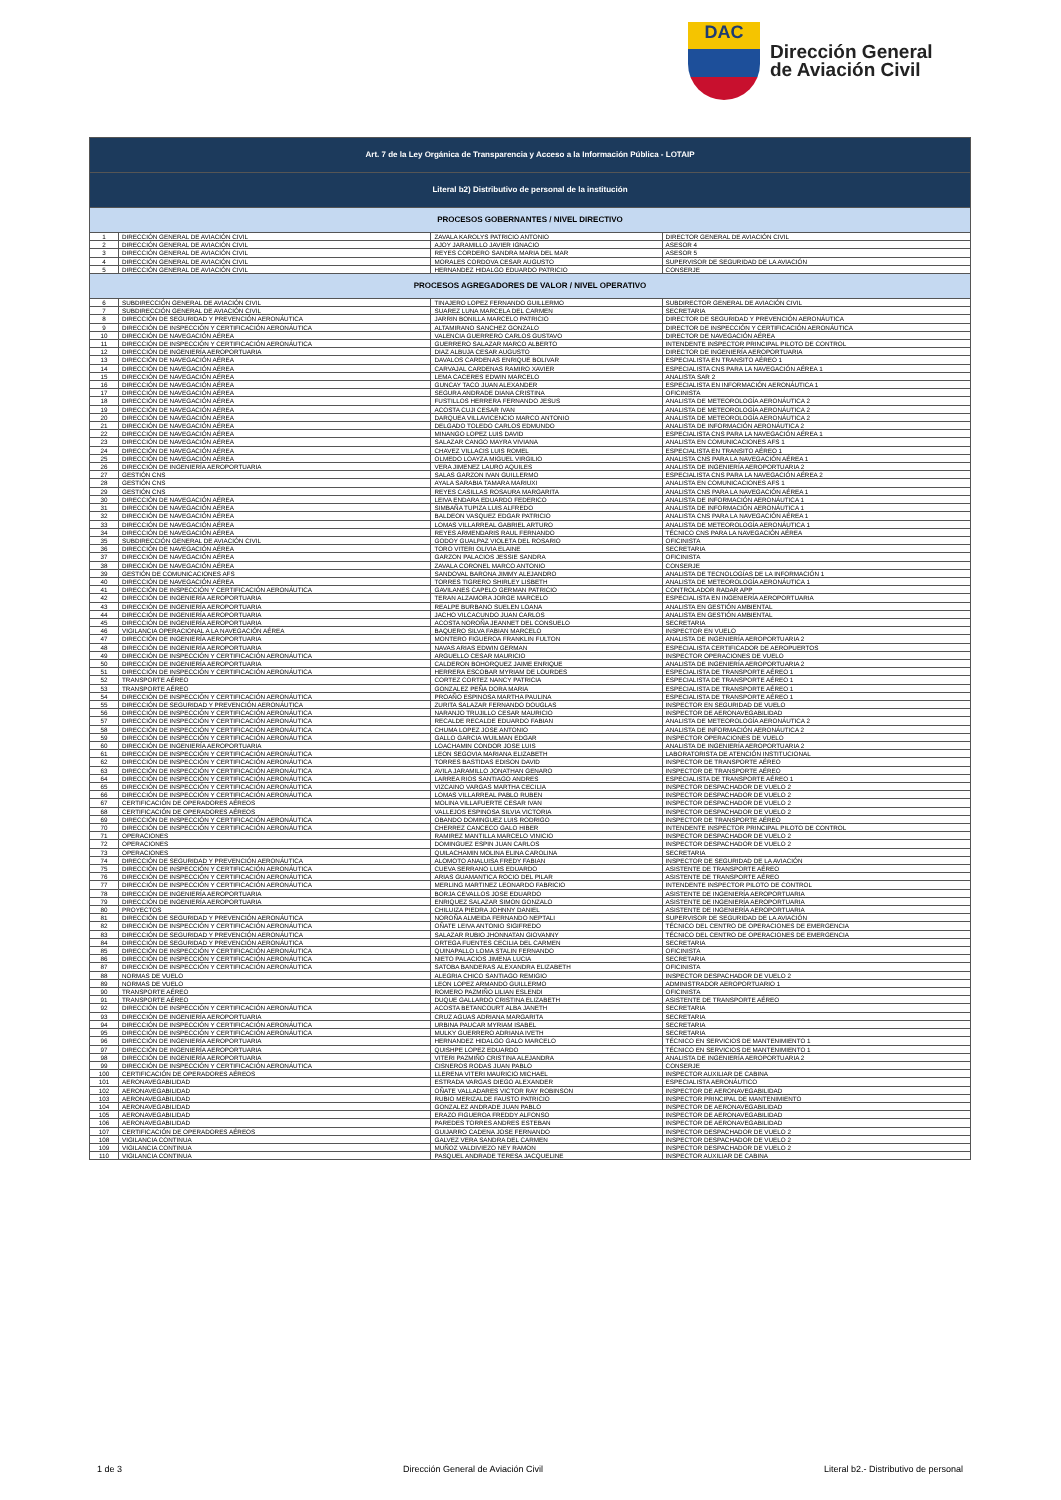DAC
Dirección General
de Aviación Civil
| Art. 7 de la Ley Orgánica de Transparencia y Acceso a la Información Pública - LOTAIP | | | |
| Literal b2) Distributivo de personal de la institución | | | |
| PROCESOS GOBERNANTES / NIVEL DIRECTIVO | | | |
| 1 | DIRECCIÓN GENERAL DE AVIACIÓN CIVIL | ZAVALA KAROLYS PATRICIO ANTONIO | DIRECTOR GENERAL DE AVIACIÓN CIVIL |
| 2 | DIRECCIÓN GENERAL DE AVIACIÓN CIVIL | AJOY JARAMILLO JAVIER IGNACIO | ASESOR 4 |
| 3 | DIRECCIÓN GENERAL DE AVIACIÓN CIVIL | REYES CORDERO SANDRA MARIA DEL MAR | ASESOR 5 |
| 4 | DIRECCIÓN GENERAL DE AVIACIÓN CIVIL | MORALES CORDOVA CESAR AUGUSTO | SUPERVISOR DE SEGURIDAD DE LA AVIACIÓN |
| 5 | DIRECCIÓN GENERAL DE AVIACIÓN CIVIL | HERNANDEZ HIDALGO EDUARDO PATRICIO | CONSERJE |
| PROCESOS AGREGADORES DE VALOR / NIVEL OPERATIVO | | | |
| 6 | SUBDIRECCIÓN GENERAL DE AVIACIÓN CIVIL | TINAJERO LOPEZ FERNANDO GUILLERMO | SUBDIRECTOR GENERAL DE AVIACIÓN CIVIL |
| 7 | SUBDIRECCIÓN GENERAL DE AVIACIÓN CIVIL | SUAREZ LUNA MARCELA DEL CARMEN | SECRETARIA |
| 8 | DIRECCIÓN DE SEGURIDAD Y PREVENCIÓN AERONÁUTICA | JARRIN BONILLA MARCELO PATRICIO | DIRECTOR DE SEGURIDAD Y PREVENCIÓN AERONÁUTICA |
| 9 | DIRECCIÓN DE INSPECCIÓN Y CERTIFICACIÓN AERONÁUTICA | ALTAMIRANO SANCHEZ GONZALO | DIRECTOR DE INSPECCIÓN Y CERTIFICACIÓN AERONÁUTICA |
| 10 | DIRECCIÓN DE NAVEGACIÓN AÉREA | VALENCIA GUERRERO CARLOS GUSTAVO | DIRECTOR DE NAVEGACIÓN AÉREA |
| 11 | DIRECCIÓN DE INSPECCIÓN Y CERTIFICACIÓN AERONÁUTICA | GUERRERO SALAZAR MARCO ALBERTO | INTENDENTE INSPECTOR PRINCIPAL PILOTO DE CONTROL |
| 12 | DIRECCIÓN DE INGENIERÍA AEROPORTUARIA | DIAZ ALBUJA CESAR AUGUSTO | DIRECTOR DE INGENIERÍA AEROPORTUARIA |
| 13 | DIRECCIÓN DE NAVEGACIÓN AÉREA | DAVALOS CARDENAS ENRIQUE BOLIVAR | ESPECIALISTA EN TRANSITO AÉREO 1 |
| 14 | DIRECCIÓN DE NAVEGACIÓN AÉREA | CARVAJAL CARDENAS RAMIRO XAVIER | ESPECIALISTA CNS PARA LA NAVEGACIÓN AÉREA 1 |
| 15 | DIRECCIÓN DE NAVEGACIÓN AÉREA | LEMA CACERES EDWIN MARCELO | ANALISTA SAR 2 |
| 16 | DIRECCIÓN DE NAVEGACIÓN AÉREA | GUNCAY TACO JUAN ALEXANDER | ESPECIALISTA EN INFORMACIÓN AERONÁUTICA 1 |
| 17 | DIRECCIÓN DE NAVEGACIÓN AÉREA | SEGURA ANDRADE DIANA CRISTINA | OFICINISTA |
| 18 | DIRECCIÓN DE NAVEGACIÓN AÉREA | FUSTILLOS HERRERA FERNANDO JESUS | ANALISTA DE METEOROLOGÍA AERONÁUTICA 2 |
| 19 | DIRECCIÓN DE NAVEGACIÓN AÉREA | ACOSTA CUJI CESAR IVAN | ANALISTA DE METEOROLOGÍA AERONÁUTICA 2 |
| 20 | DIRECCIÓN DE NAVEGACIÓN AÉREA | DARQUEA VILLAVICENCIO MARCO ANTONIO | ANALISTA DE METEOROLOGÍA AERONÁUTICA 2 |
| 21 | DIRECCIÓN DE NAVEGACIÓN AÉREA | DELGADO TOLEDO CARLOS EDMUNDO | ANALISTA DE INFORMACIÓN AERONÁUTICA 2 |
| 22 | DIRECCIÓN DE NAVEGACIÓN AÉREA | MINANGO LOPEZ LUIS DAVID | ESPECIALISTA CNS PARA LA NAVEGACIÓN AÉREA 1 |
| 23 | DIRECCIÓN DE NAVEGACIÓN AÉREA | SALAZAR CANGO MAYRA VIVIANA | ANALISTA EN COMUNICACIONES AFS 1 |
| 24 | DIRECCIÓN DE NAVEGACIÓN AÉREA | CHAVEZ VILLACIS LUIS ROMEL | ESPECIALISTA EN TRANSITO AÉREO 1 |
| 25 | DIRECCIÓN DE NAVEGACIÓN AÉREA | OLMEDO LOAYZA MIGUEL VIRGILIO | ANALISTA CNS PARA LA NAVEGACIÓN AÉREA 1 |
| 26 | DIRECCIÓN DE INGENIERÍA AEROPORTUARIA | VERA JIMENEZ LAURO AQUILES | ANALISTA DE INGENIERÍA AEROPORTUARIA 2 |
| 27 | GESTIÓN CNS | SALAS GARZON IVAN GUILLERMO | ESPECIALISTA CNS PARA LA NAVEGACIÓN AÉREA 2 |
| 28 | GESTIÓN CNS | AYALA SARABIA TAMARA MARIUXI | ANALISTA EN COMUNICACIONES AFS 1 |
| 29 | GESTIÓN CNS | REYES CASILLAS ROSAURA MARGARITA | ANALISTA CNS PARA LA NAVEGACIÓN AÉREA 1 |
| 30 | DIRECCIÓN DE NAVEGACIÓN AÉREA | LEIVA ENDARA EDUARDO FEDERICO | ANALISTA DE INFORMACIÓN AERONÁUTICA 1 |
| 31 | DIRECCIÓN DE NAVEGACIÓN AÉREA | SIMBAÑA TUPIZA LUIS ALFREDO | ANALISTA DE INFORMACIÓN AERONÁUTICA 1 |
| 32 | DIRECCIÓN DE NAVEGACIÓN AÉREA | BALDEON VASQUEZ EDGAR PATRICIO | ANALISTA CNS PARA LA NAVEGACIÓN AÉREA 1 |
| 33 | DIRECCIÓN DE NAVEGACIÓN AÉREA | LOMAS VILLARREAL GABRIEL ARTURO | ANALISTA DE METEOROLOGÍA AERONÁUTICA 1 |
| 34 | DIRECCIÓN DE NAVEGACIÓN AÉREA | REYES ARMENDARIS RAUL FERNANDO | TÉCNICO CNS PARA LA NAVEGACIÓN AÉREA |
| 35 | SUBDIRECCIÓN GENERAL DE AVIACIÓN CIVIL | GODOY GUALPAZ VIOLETA DEL ROSARIO | OFICINISTA |
| 36 | DIRECCIÓN DE NAVEGACIÓN AÉREA | TORO VITERI OLIVIA ELAINE | SECRETARIA |
| 37 | DIRECCIÓN DE NAVEGACIÓN AÉREA | GARZON PALACIOS JESSIE SANDRA | OFICINISTA |
| 38 | DIRECCIÓN DE NAVEGACIÓN AÉREA | ZAVALA CORONEL MARCO ANTONIO | CONSERJE |
| 39 | GESTIÓN DE COMUNICACIONES AFS | SANDOVAL BARONA JIMMY ALEJANDRO | ANALISTA DE TECNOLOGÍAS DE LA INFORMACIÓN 1 |
| 40 | DIRECCIÓN DE NAVEGACIÓN AÉREA | TORRES TIGRERO SHIRLEY LISBETH | ANALISTA DE METEOROLOGÍA AERONÁUTICA 1 |
| 41 | DIRECCIÓN DE INSPECCIÓN Y CERTIFICACIÓN AERONÁUTICA | GAVILANES CAPELO GERMAN PATRICIO | CONTROLADOR RADAR APP |
| 42 | DIRECCIÓN DE INGENIERÍA AEROPORTUARIA | TERAN ALZAMORA JORGE MARCELO | ESPECIALISTA EN INGENIERÍA AEROPORTUARIA |
| 43 | DIRECCIÓN DE INGENIERÍA AEROPORTUARIA | REALPE BURBANO SUELEN LOANA | ANALISTA EN GESTIÓN AMBIENTAL |
| 44 | DIRECCIÓN DE INGENIERÍA AEROPORTUARIA | JACHO VILCACUNDO JUAN CARLOS | ANALISTA EN GESTIÓN AMBIENTAL |
| 45 | DIRECCIÓN DE INGENIERÍA AEROPORTUARIA | ACOSTA NOROÑA JEANNET DEL CONSUELO | SECRETARIA |
| 46 | VIGILANCIA OPERACIONAL A LA NAVEGACIÓN AÉREA | BAQUERO SILVA FABIAN MARCELO | INSPECTOR EN VUELO |
| 47 | DIRECCIÓN DE INGENIERÍA AEROPORTUARIA | MONTERO FIGUEROA FRANKLIN FULTON | ANALISTA DE INGENIERÍA AEROPORTUARIA 2 |
| 48 | DIRECCIÓN DE INGENIERÍA AEROPORTUARIA | NAVAS ARIAS EDWIN GERMAN | ESPECIALISTA CERTIFICADOR DE AEROPUERTOS |
| 49 | DIRECCIÓN DE INSPECCIÓN Y CERTIFICACIÓN AERONÁUTICA | ARGUELLO CESAR MAURICIO | INSPECTOR OPERACIONES DE VUELO |
| 50 | DIRECCIÓN DE INGENIERÍA AEROPORTUARIA | CALDERON BOHORQUEZ JAIME ENRIQUE | ANALISTA DE INGENIERÍA AEROPORTUARIA 2 |
| 51 | DIRECCIÓN DE INSPECCIÓN Y CERTIFICACIÓN AERONÁUTICA | HERRERA ESCOBAR MYRIAM DE LOURDES | ESPECIALISTA DE TRANSPORTE AÉREO 1 |
| 52 | TRANSPORTE AÉREO | CORTEZ CORTEZ NANCY PATRICIA | ESPECIALISTA DE TRANSPORTE AÉREO 1 |
| 53 | TRANSPORTE AÉREO | GONZALEZ PEÑA DORA MARIA | ESPECIALISTA DE TRANSPORTE AÉREO 1 |
| 54 | DIRECCIÓN DE INSPECCIÓN Y CERTIFICACIÓN AERONÁUTICA | PROAÑO ESPINOSA MARTHA PAULINA | ESPECIALISTA DE TRANSPORTE AÉREO 1 |
| 55 | DIRECCIÓN DE SEGURIDAD Y PREVENCIÓN AERONÁUTICA | ZURITA SALAZAR FERNANDO DOUGLAS | INSPECTOR EN SEGURIDAD DE VUELO |
| 56 | DIRECCIÓN DE INSPECCIÓN Y CERTIFICACIÓN AERONÁUTICA | NARANJO TRUJILLO CESAR MAURICIO | INSPECTOR DE AERONAVEGABILIDAD |
| 57 | DIRECCIÓN DE INSPECCIÓN Y CERTIFICACIÓN AERONÁUTICA | RECALDE RECALDE EDUARDO FABIAN | ANALISTA DE METEOROLOGÍA AERONÁUTICA 2 |
| 58 | DIRECCIÓN DE INSPECCIÓN Y CERTIFICACIÓN AERONÁUTICA | CHUMA LOPEZ JOSE ANTONIO | ANALISTA DE INFORMACIÓN AERONÁUTICA 2 |
| 59 | DIRECCIÓN DE INSPECCIÓN Y CERTIFICACIÓN AERONÁUTICA | GALLO GARCIA WUILMAN EDGAR | INSPECTOR OPERACIONES DE VUELO |
| 60 | DIRECCIÓN DE INGENIERÍA AEROPORTUARIA | LOACHAMIN CONDOR JOSE LUIS | ANALISTA DE INGENIERÍA AEROPORTUARIA 2 |
| 61 | DIRECCIÓN DE INSPECCIÓN Y CERTIFICACIÓN AERONÁUTICA | LEON SEGOVIA MARIANA ELIZABETH | LABORATORISTA DE ATENCIÓN INSTITUCIONAL |
| 62 | DIRECCIÓN DE INSPECCIÓN Y CERTIFICACIÓN AERONÁUTICA | TORRES BASTIDAS EDISON DAVID | INSPECTOR DE TRANSPORTE AÉREO |
| 63 | DIRECCIÓN DE INSPECCIÓN Y CERTIFICACIÓN AERONÁUTICA | AVILA JARAMILLO JONATHAN GENARO | INSPECTOR DE TRANSPORTE AÉREO |
| 64 | DIRECCIÓN DE INSPECCIÓN Y CERTIFICACIÓN AERONÁUTICA | LARREA RIOS SANTIAGO ANDRES | ESPECIALISTA DE TRANSPORTE AÉREO 1 |
| 65 | DIRECCIÓN DE INSPECCIÓN Y CERTIFICACIÓN AERONÁUTICA | VIZCAINO VARGAS MARTHA CECILIA | INSPECTOR DESPACHADOR DE VUELO 2 |
| 66 | DIRECCIÓN DE INSPECCIÓN Y CERTIFICACIÓN AERONÁUTICA | LOMAS VILLARREAL PABLO RUBEN | INSPECTOR DESPACHADOR DE VUELO 2 |
| 67 | CERTIFICACIÓN DE OPERADORES AÉREOS | MOLINA VILLAFUERTE CESAR IVAN | INSPECTOR DESPACHADOR DE VUELO 2 |
| 68 | CERTIFICACIÓN DE OPERADORES AÉREOS | VALLEJOS ESPINOSA SILVIA VICTORIA | INSPECTOR DESPACHADOR DE VUELO 2 |
| 69 | DIRECCIÓN DE INSPECCIÓN Y CERTIFICACIÓN AERONÁUTICA | OBANDO DOMINGUEZ LUIS RODRIGO | INSPECTOR DE TRANSPORTE AÉREO |
| 70 | DIRECCIÓN DE INSPECCIÓN Y CERTIFICACIÓN AERONÁUTICA | CHERREZ CANCECO GALO HIBER | INTENDENTE INSPECTOR PRINCIPAL PILOTO DE CONTROL |
| 71 | OPERACIONES | RAMIREZ MANTILLA MARCELO VINICIO | INSPECTOR DESPACHADOR DE VUELO 2 |
| 72 | OPERACIONES | DOMINGUEZ ESPIN JUAN CARLOS | INSPECTOR DESPACHADOR DE VUELO 2 |
| 73 | OPERACIONES | QUILACHAMIN MOLINA ELINA CAROLINA | SECRETARIA |
| 74 | DIRECCIÓN DE SEGURIDAD Y PREVENCIÓN AERONÁUTICA | ALOMOTO ANALUISA FREDY FABIAN | INSPECTOR DE SEGURIDAD DE LA AVIACIÓN |
| 75 | DIRECCIÓN DE INSPECCIÓN Y CERTIFICACIÓN AERONÁUTICA | CUEVA SERRANO LUIS EDUARDO | ASISTENTE DE TRANSPORTE AÉREO |
| 76 | DIRECCIÓN DE INSPECCIÓN Y CERTIFICACIÓN AERONÁUTICA | ARIAS GUAMANTICA ROCIO DEL PILAR | ASISTENTE DE TRANSPORTE AÉREO |
| 77 | DIRECCIÓN DE INSPECCIÓN Y CERTIFICACIÓN AERONÁUTICA | MERLING MARTINEZ LEONARDO FABRICIO | INTENDENTE INSPECTOR PILOTO DE CONTROL |
| 78 | DIRECCIÓN DE INGENIERÍA AEROPORTUARIA | BORJA CEVALLOS JOSE EDUARDO | ASISTENTE DE INGENIERÍA AEROPORTUARIA |
| 79 | DIRECCIÓN DE INGENIERÍA AEROPORTUARIA | ENRIQUEZ SALAZAR SIMON GONZALO | ASISTENTE DE INGENIERÍA AEROPORTUARIA |
| 80 | PROYECTOS | CHILUIZA PIEDRA JOHNNY DANIEL | ASISTENTE DE INGENIERÍA AEROPORTUARIA |
| 81 | DIRECCIÓN DE SEGURIDAD Y PREVENCIÓN AERONÁUTICA | NOROÑA ALMEIDA FERNANDO NEPTALI | SUPERVISOR DE SEGURIDAD DE LA AVIACIÓN |
| 82 | DIRECCIÓN DE INSPECCIÓN Y CERTIFICACIÓN AERONÁUTICA | OÑATE LEIVA ANTONIO SIGIFREDO | TÉCNICO DEL CENTRO DE OPERACIONES DE EMERGENCIA |
| 83 | DIRECCIÓN DE SEGURIDAD Y PREVENCIÓN AERONÁUTICA | SALAZAR RUBIO JHONNATAN GIOVANNY | TÉCNICO DEL CENTRO DE OPERACIONES DE EMERGENCIA |
| 84 | DIRECCIÓN DE SEGURIDAD Y PREVENCIÓN AERONÁUTICA | ORTEGA FUENTES CECILIA DEL CARMEN | SECRETARIA |
| 85 | DIRECCIÓN DE INSPECCIÓN Y CERTIFICACIÓN AERONÁUTICA | QUINAPALLO LOMA STALIN FERNANDO | OFICINISTA |
| 86 | DIRECCIÓN DE INSPECCIÓN Y CERTIFICACIÓN AERONÁUTICA | NIETO PALACIOS JIMENA LUCIA | SECRETARIA |
| 87 | DIRECCIÓN DE INSPECCIÓN Y CERTIFICACIÓN AERONÁUTICA | SATOBA BANDERAS ALEXANDRA ELIZABETH | OFICINISTA |
| 88 | NORMAS DE VUELO | ALEGRIA CHICO SANTIAGO REMIGIO | INSPECTOR DESPACHADOR DE VUELO 2 |
| 89 | NORMAS DE VUELO | LEON LOPEZ ARMANDO GUILLERMO | ADMINISTRADOR AEROPORTUARIO 1 |
| 90 | TRANSPORTE AÉREO | ROMERO PAZMIÑO LILIAN ESLENDI | OFICINISTA |
| 91 | TRANSPORTE AÉREO | DUQUE GALLARDO CRISTINA ELIZABETH | ASISTENTE DE TRANSPORTE AÉREO |
| 92 | DIRECCIÓN DE INSPECCIÓN Y CERTIFICACIÓN AERONÁUTICA | ACOSTA BETANCOURT ALBA JANETH | SECRETARIA |
| 93 | DIRECCIÓN DE INGENIERÍA AEROPORTUARIA | CRUZ AGUAS ADRIANA MARGARITA | SECRETARIA |
| 94 | DIRECCIÓN DE INSPECCIÓN Y CERTIFICACIÓN AERONÁUTICA | URBINA PAUCAR MYRIAM ISABEL | SECRETARIA |
| 95 | DIRECCIÓN DE INSPECCIÓN Y CERTIFICACIÓN AERONÁUTICA | MULKY GUERRERO ADRIANA IVETH | SECRETARIA |
| 96 | DIRECCIÓN DE INGENIERÍA AEROPORTUARIA | HERNANDEZ HIDALGO GALO MARCELO | TÉCNICO EN SERVICIOS DE MANTENIMIENTO 1 |
| 97 | DIRECCIÓN DE INGENIERÍA AEROPORTUARIA | QUISHPE LOPEZ EDUARDO | TÉCNICO EN SERVICIOS DE MANTENIMIENTO 1 |
| 98 | DIRECCIÓN DE INGENIERÍA AEROPORTUARIA | VITERI PAZMIÑO CRISTINA ALEJANDRA | ANALISTA DE INGENIERÍA AEROPORTUARIA 2 |
| 99 | DIRECCIÓN DE INSPECCIÓN Y CERTIFICACIÓN AERONÁUTICA | CISNEROS RODAS JUAN PABLO | CONSERJE |
| 100 | CERTIFICACIÓN DE OPERADORES AÉREOS | LLERENA VITERI MAURICIO MICHAEL | INSPECTOR AUXILIAR DE CABINA |
| 101 | AERONAVEGABILIDAD | ESTRADA VARGAS DIEGO ALEXANDER | ESPECIALISTA AERONÁUTICO |
| 102 | AERONAVEGABILIDAD | OÑATE VALLADARES VICTOR RAY ROBINSON | INSPECTOR DE AERONAVEGABILIDAD |
| 103 | AERONAVEGABILIDAD | RUBIO MERIZALDE FAUSTO PATRICIO | INSPECTOR PRINCIPAL DE MANTENIMIENTO |
| 104 | AERONAVEGABILIDAD | GONZALEZ ANDRADE JUAN PABLO | INSPECTOR DE AERONAVEGABILIDAD |
| 105 | AERONAVEGABILIDAD | ERAZO FIGUEROA FREDDY ALFONSO | INSPECTOR DE AERONAVEGABILIDAD |
| 106 | AERONAVEGABILIDAD | PAREDES TORRES ANDRES ESTEBAN | INSPECTOR DE AERONAVEGABILIDAD |
| 107 | CERTIFICACIÓN DE OPERADORES AÉREOS | GUIJARRO CADENA JOSE FERNANDO | INSPECTOR DESPACHADOR DE VUELO 2 |
| 108 | VIGILANCIA CONTINUA | GALVEZ VERA SANDRA DEL CARMEN | INSPECTOR DESPACHADOR DE VUELO 2 |
| 109 | VIGILANCIA CONTINUA | MUÑOZ VALDIVIEZO NEY RAMON | INSPECTOR DESPACHADOR DE VUELO 2 |
| 110 | VIGILANCIA CONTINUA | PASQUEL ANDRADE TERESA JACQUELINE | INSPECTOR AUXILIAR DE CABINA |
1 de 3 Dirección General de Aviación Civil Literal b2.- Distributivo de personal